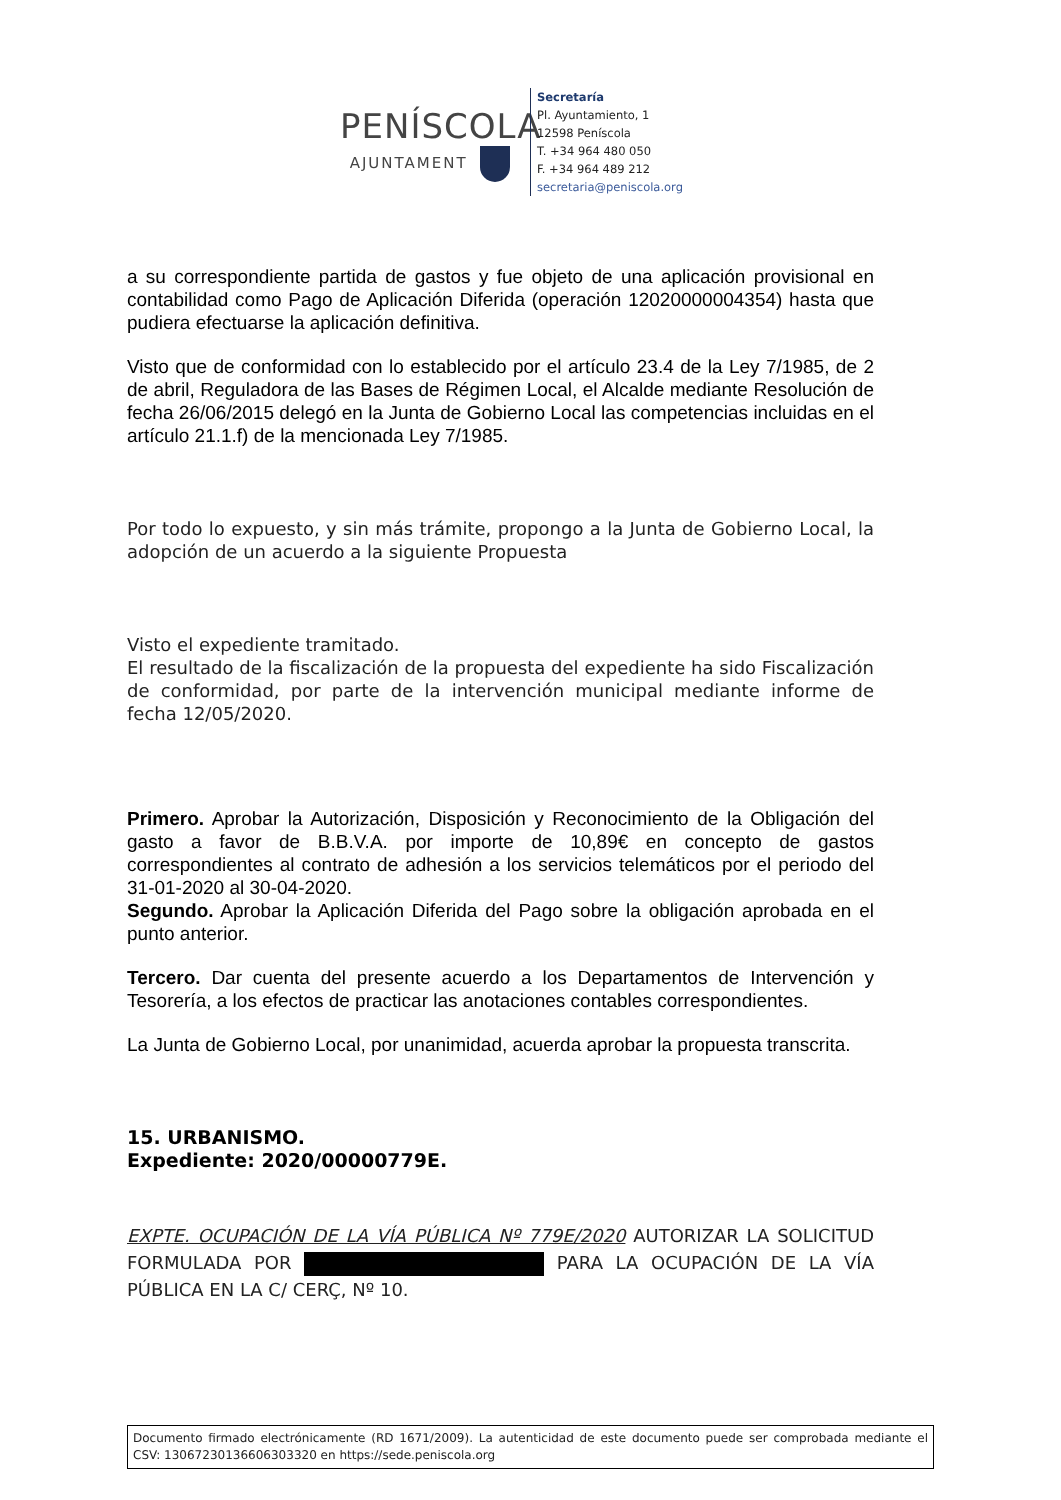PENÍSCOLA
AJUNTAMENT
Secretaría
Pl. Ayuntamiento, 1
12598 Peníscola
T. +34 964 480 050
F. +34 964 489 212
secretaria@peniscola.org
a su correspondiente partida de gastos y fue objeto de una aplicación provisional en contabilidad como Pago de Aplicación Diferida (operación 12020000004354) hasta que pudiera efectuarse la aplicación definitiva.
Visto que de conformidad con lo establecido por el artículo 23.4 de la Ley 7/1985, de 2 de abril, Reguladora de las Bases de Régimen Local, el Alcalde mediante Resolución de fecha 26/06/2015 delegó en la Junta de Gobierno Local las competencias incluidas en el artículo 21.1.f) de la mencionada Ley 7/1985.
Por todo lo expuesto, y sin más trámite, propongo a la Junta de Gobierno Local, la adopción de un acuerdo a la siguiente Propuesta
Visto el expediente tramitado.
El resultado de la fiscalización de la propuesta del expediente ha sido Fiscalización de conformidad, por parte de la intervención municipal mediante informe de fecha 12/05/2020.
Primero. Aprobar la Autorización, Disposición y Reconocimiento de la Obligación del gasto a favor de B.B.V.A. por importe de 10,89€ en concepto de gastos correspondientes al contrato de adhesión a los servicios telemáticos por el periodo del 31-01-2020 al 30-04-2020.
Segundo. Aprobar la Aplicación Diferida del Pago sobre la obligación aprobada en el punto anterior.
Tercero. Dar cuenta del presente acuerdo a los Departamentos de Intervención y Tesorería, a los efectos de practicar las anotaciones contables correspondientes.
La Junta de Gobierno Local, por unanimidad, acuerda aprobar la propuesta transcrita.
15. URBANISMO.
Expediente: 2020/00000779E.
EXPTE. OCUPACIÓN DE LA VÍA PÚBLICA Nº 779E/2020 AUTORIZAR LA SOLICITUD FORMULADA POR PARA LA OCUPACIÓN DE LA VÍA PÚBLICA EN LA C/ CERÇ, Nº 10.
Documento firmado electrónicamente (RD 1671/2009). La autenticidad de este documento puede ser comprobada mediante el CSV: 13067230136606303320 en https://sede.peniscola.org